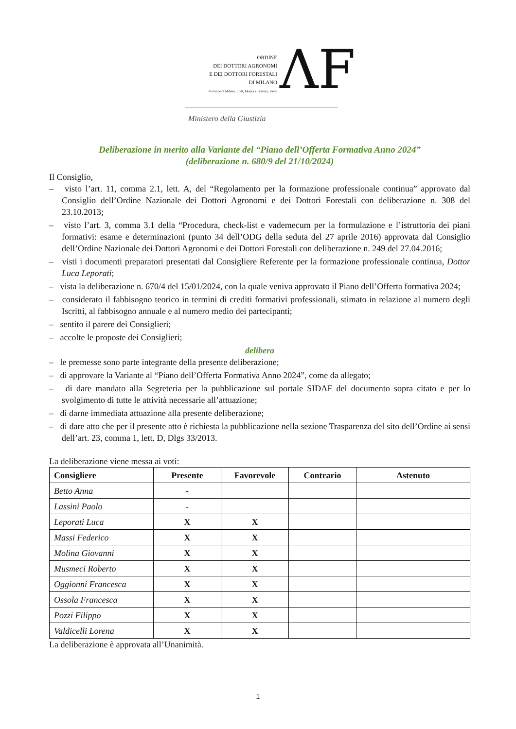ORDINE
DEI DOTTORI AGRONOMI
E DEI DOTTORI FORESTALI
DI MILANO
Province di Milano, Lodi, Monza e Brianza, Pavia
ΛF
Ministero della Giustizia
Deliberazione in merito alla Variante del “Piano dell’Offerta Formativa Anno 2024”
(deliberazione n. 680/9 del 21/10/2024)
Il Consiglio,
– visto l’art. 11, comma 2.1, lett. A, del “Regolamento per la formazione professionale continua” approvato dal Consiglio dell’Ordine Nazionale dei Dottori Agronomi e dei Dottori Forestali con deliberazione n. 308 del 23.10.2013;
– visto l’art. 3, comma 3.1 della “Procedura, check-list e vademecum per la formulazione e l’istruttoria dei piani formativi: esame e determinazioni (punto 34 dell’ODG della seduta del 27 aprile 2016) approvata dal Consiglio dell’Ordine Nazionale dei Dottori Agronomi e dei Dottori Forestali con deliberazione n. 249 del 27.04.2016;
– visti i documenti preparatori presentati dal Consigliere Referente per la formazione professionale continua, Dottor Luca Leporati;
– vista la deliberazione n. 670/4 del 15/01/2024, con la quale veniva approvato il Piano dell’Offerta formativa 2024;
– considerato il fabbisogno teorico in termini di crediti formativi professionali, stimato in relazione al numero degli Iscritti, al fabbisogno annuale e al numero medio dei partecipanti;
– sentito il parere dei Consiglieri;
– accolte le proposte dei Consiglieri;
delibera
– le premesse sono parte integrante della presente deliberazione;
– di approvare la Variante al “Piano dell’Offerta Formativa Anno 2024”, come da allegato;
– di dare mandato alla Segreteria per la pubblicazione sul portale SIDAF del documento sopra citato e per lo svolgimento di tutte le attività necessarie all’attuazione;
– di darne immediata attuazione alla presente deliberazione;
– di dare atto che per il presente atto è richiesta la pubblicazione nella sezione Trasparenza del sito dell’Ordine ai sensi dell’art. 23, comma 1, lett. D, Dlgs 33/2013.
La deliberazione viene messa ai voti:
| Consigliere | Presente | Favorevole | Contrario | Astenuto |
| --- | --- | --- | --- | --- |
| Betto Anna | - | | | |
| Lassini Paolo | - | | | |
| Leporati Luca | X | X | | |
| Massi Federico | X | X | | |
| Molina Giovanni | X | X | | |
| Musmeci Roberto | X | X | | |
| Oggionni Francesca | X | X | | |
| Ossola Francesca | X | X | | |
| Pozzi Filippo | X | X | | |
| Valdicelli Lorena | X | X | | |
La deliberazione è approvata all’Unanimità.
1